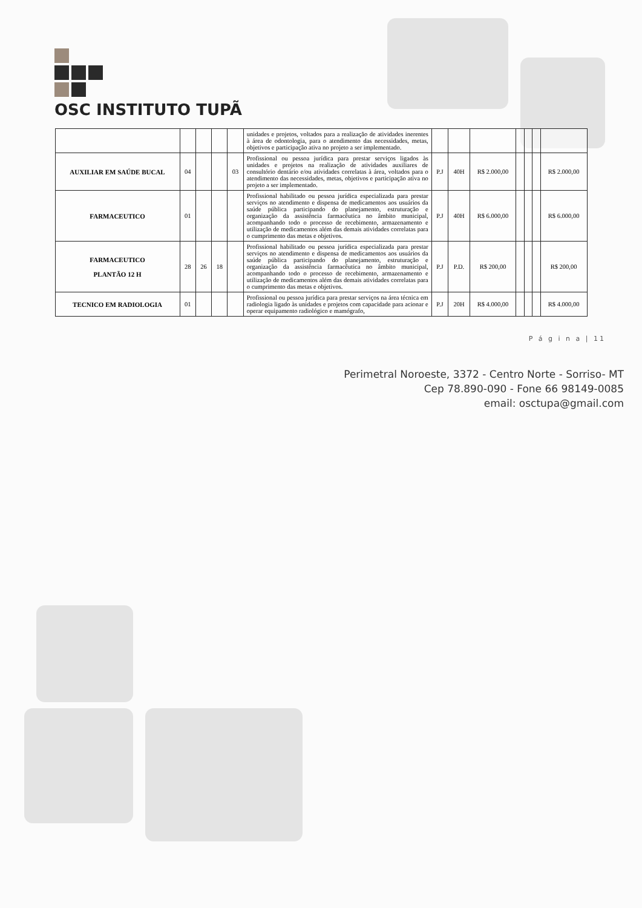OSC INSTITUTO TUPÃ
| | | | | | unidades e projetos, voltados para a realização de atividades inerentes à área de odontologia, para o atendimento das necessidades, metas, objetivos e participação ativa no projeto a ser implementado. | | | | | | | |
| AUXILIAR EM SAÚDE BUCAL | 04 | | | 03 | Profissional ou pessoa jurídica para prestar serviços ligados às unidades e projetos na realização de atividades auxiliares de consultório dentário e/ou atividades correlatas à área, voltados para o atendimento das necessidades, metas, objetivos e participação ativa no projeto a ser implementado. | P.J | 40H | R$ 2.000,00 | | | | R$ 2.000,00 |
| FARMACEUTICO | 01 | | | | Profissional habilitado ou pessoa jurídica especializada para prestar serviços no atendimento e dispensa de medicamentos aos usuários da saúde pública participando do planejamento, estruturação e organização da assistência farmacêutica no âmbito municipal, acompanhando todo o processo de recebimento, armazenamento e utilização de medicamentos além das demais atividades correlatas para o cumprimento das metas e objetivos. | P.J | 40H | R$ 6.000,00 | | | | R$ 6.000,00 |
| FARMACEUTICO PLANTÃO 12 H | 28 | 26 | 18 | | Profissional habilitado ou pessoa jurídica especializada para prestar serviços no atendimento e dispensa de medicamentos aos usuários da saúde pública participando do planejamento, estruturação e organização da assistência farmacêutica no âmbito municipal, acompanhando todo o processo de recebimento, armazenamento e utilização de medicamentos além das demais atividades correlatas para o cumprimento das metas e objetivos. | P.J | P.D. | R$ 200,00 | | | | R$ 200,00 |
| TECNICO EM RADIOLOGIA | 01 | | | | Profissional ou pessoa jurídica para prestar serviços na área técnica em radiologia ligado às unidades e projetos com capacidade para acionar e operar equipamento radiológico e mamógrafo, | P.J | 20H | R$ 4.000,00 | | | | R$ 4.000,00 |
P á g i n a | 11
Perimetral Noroeste, 3372 - Centro Norte - Sorriso- MT
Cep 78.890-090 - Fone 66 98149-0085
email: osctupa@gmail.com